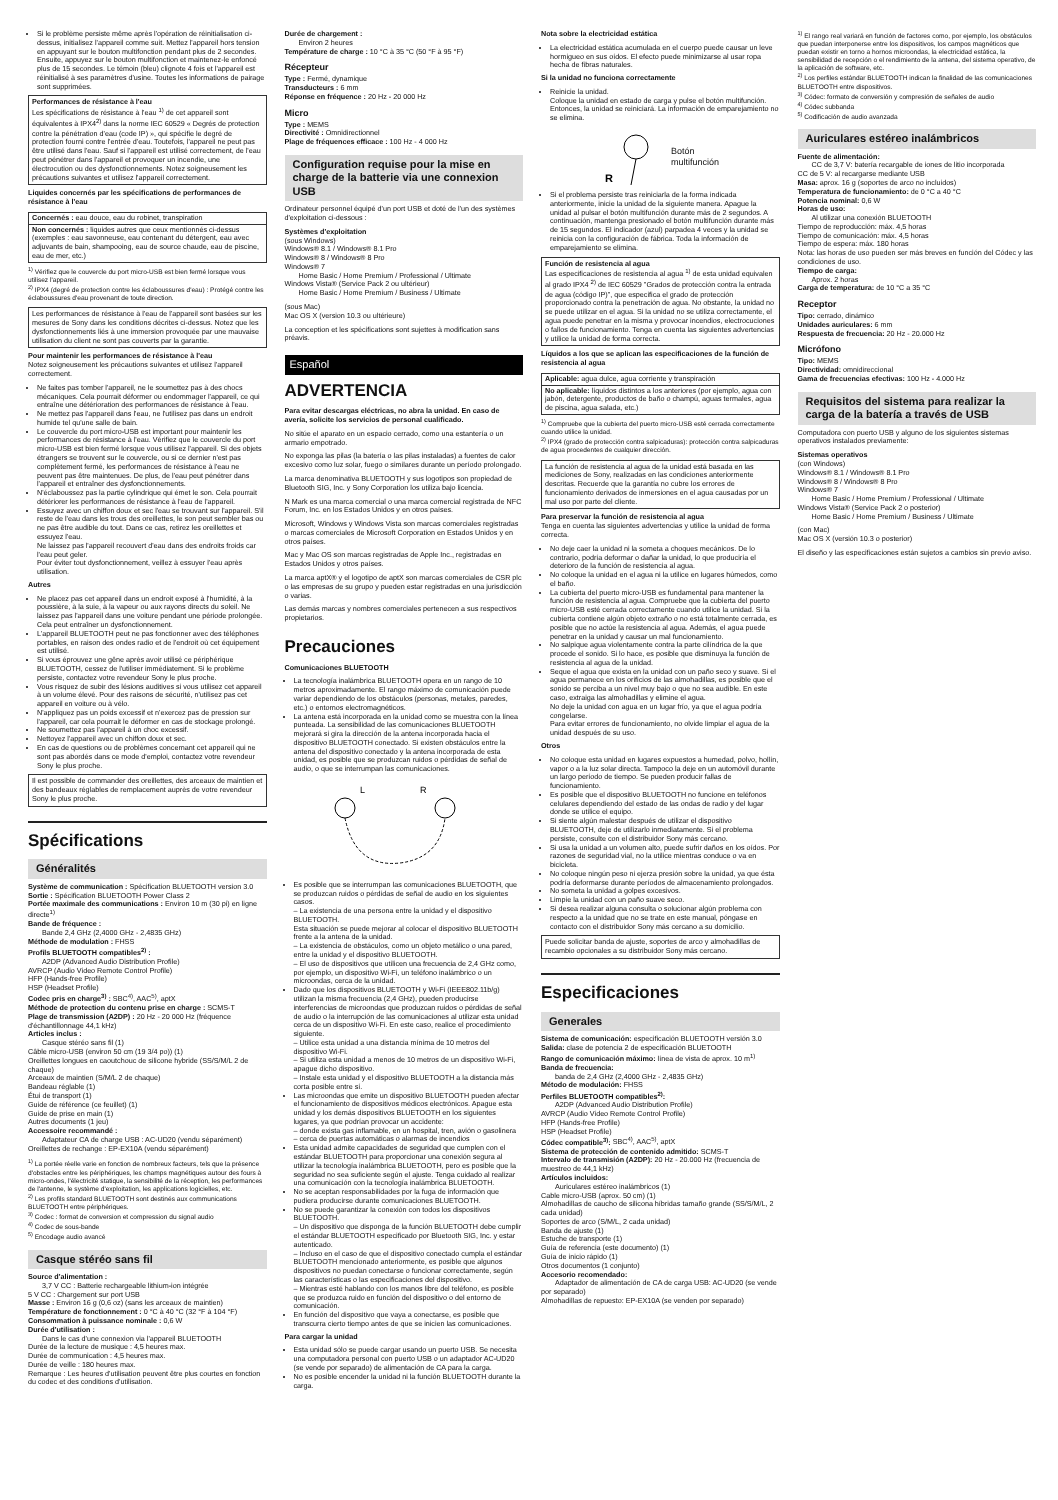Si le problème persiste même après l'opération de réinitialisation ci-dessus, initialisez l'appareil comme suit. Mettez l'appareil hors tension en appuyant sur le bouton multifonction pendant plus de 2 secondes. Ensuite, appuyez sur le bouton multifonction et maintenez-le enfoncé plus de 15 secondes. Le témoin (bleu) clignote 4 fois et l'appareil est réinitialisé à ses paramètres d'usine. Toutes les informations de pairage sont supprimées.
Performances de résistance à l'eau
Les spécifications de résistance à l'eau <sup>1)</sup> de cet appareil sont équivalentes à IPX4<sup>2)</sup> dans la norme IEC 60529 « Degrés de protection contre la pénétration d'eau (code IP) », qui spécifie le degré de protection fourni contre l'entrée d'eau. Toutefois, l'appareil ne peut pas être utilisé dans l'eau. Sauf si l'appareil est utilisé correctement, de l'eau peut pénétrer dans l'appareil et provoquer un incendie, une électrocution ou des dysfonctionnements. Notez soigneusement les précautions suivantes et utilisez l'appareil correctement.
Liquides concernés par les spécifications de performances de résistance à l'eau
| Concernés : eau douce, eau du robinet, transpiration |
| Non concernés : liquides autres que ceux mentionnés ci-dessus (exemples : eau savonneuse, eau contenant du détergent, eau avec adjuvants de bain, shampooing, eau de source chaude, eau de piscine, eau de mer, etc.) |
<sup>1)</sup> Vérifiez que le couvercle du port micro-USB est bien fermé lorsque vous utilisez l'appareil.
<sup>2)</sup> IPX4 (degré de protection contre les éclaboussures d'eau) : Protégé contre les éclaboussures d'eau provenant de toute direction.
Les performances de résistance à l'eau de l'appareil sont basées sur les mesures de Sony dans les conditions décrites ci-dessus. Notez que les dysfonctionnements liés à une immersion provoquée par une mauvaise utilisation du client ne sont pas couverts par la garantie.
Pour maintenir les performances de résistance à l'eau
Notez soigneusement les précautions suivantes et utilisez l'appareil correctement.
Ne faites pas tomber l'appareil, ne le soumettez pas à des chocs mécaniques. Cela pourrait déformer ou endommager l'appareil, ce qui entraîne une détérioration des performances de résistance à l'eau.
Ne mettez pas l'appareil dans l'eau, ne l'utilisez pas dans un endroit humide tel qu'une salle de bain.
Le couvercle du port micro-USB est important pour maintenir les performances de résistance à l'eau. Vérifiez que le couvercle du port micro-USB est bien fermé lorsque vous utilisez l'appareil. Si des objets étrangers se trouvent sur le couvercle, ou si ce dernier n'est pas complètement fermé, les performances de résistance à l'eau ne peuvent pas être maintenues. De plus, de l'eau peut pénétrer dans l'appareil et entraîner des dysfonctionnements.
N'éclaboussez pas la partie cylindrique qui émet le son. Cela pourrait détériorer les performances de résistance à l'eau de l'appareil.
Essuyez avec un chiffon doux et sec l'eau se trouvant sur l'appareil. S'il reste de l'eau dans les trous des oreillettes, le son peut sembler bas ou ne pas être audible du tout. Dans ce cas, retirez les oreillettes et essuyez l'eau.
Ne laissez pas l'appareil recouvert d'eau dans des endroits froids car l'eau peut geler.
Pour éviter tout dysfonctionnement, veillez à essuyer l'eau après utilisation.
Autres
Ne placez pas cet appareil dans un endroit exposé à l'humidité, à la poussière, à la suie, à la vapeur ou aux rayons directs du soleil. Ne laissez pas l'appareil dans une voiture pendant une période prolongée. Cela peut entraîner un dysfonctionnement.
L'appareil BLUETOOTH peut ne pas fonctionner avec des téléphones portables, en raison des ondes radio et de l'endroit où cet équipement est utilisé.
Si vous éprouvez une gêne après avoir utilisé ce périphérique BLUETOOTH, cessez de l'utiliser immédiatement. Si le problème persiste, contactez votre revendeur Sony le plus proche.
Vous risquez de subir des lésions auditives si vous utilisez cet appareil à un volume élevé. Pour des raisons de sécurité, n'utilisez pas cet appareil en voiture ou à vélo.
N'appliquez pas un poids excessif et n'exercez pas de pression sur l'appareil, car cela pourrait le déformer en cas de stockage prolongé.
Ne soumettez pas l'appareil à un choc excessif.
Nettoyez l'appareil avec un chiffon doux et sec.
En cas de questions ou de problèmes concernant cet appareil qui ne sont pas abordés dans ce mode d'emploi, contactez votre revendeur Sony le plus proche.
Il est possible de commander des oreillettes, des arceaux de maintien et des bandeaux réglables de remplacement auprès de votre revendeur Sony le plus proche.
Spécifications
Généralités
Système de communication : Spécification BLUETOOTH version 3.0
Sortie : Spécification BLUETOOTH Power Class 2
Portée maximale des communications : Environ 10 m (30 pi) en ligne directe<sup>1)</sup>
Bande de fréquence :
Bande 2,4 GHz (2,4000 GHz - 2,4835 GHz)
Méthode de modulation : FHSS
Profils BLUETOOTH compatibles<sup>2)</sup> :
A2DP (Advanced Audio Distribution Profile)
AVRCP (Audio Video Remote Control Profile)
HFP (Hands-free Profile)
HSP (Headset Profile)
Codec pris en charge<sup>3)</sup> : SBC<sup>4)</sup>, AAC<sup>5)</sup>, aptX
Méthode de protection du contenu prise en charge : SCMS-T
Plage de transmission (A2DP) : 20 Hz - 20 000 Hz (fréquence d'échantillonnage 44,1 kHz)
Articles inclus :
Casque stéréo sans fil (1)
Câble micro-USB (environ 50 cm (19 3/4 po)) (1)
Oreillettes longues en caoutchouc de silicone hybride (SS/S/M/L 2 de chaque)
Arceaux de maintien (S/M/L 2 de chaque)
Bandeau réglable (1)
Étui de transport (1)
Guide de référence (ce feuillet) (1)
Guide de prise en main (1)
Autres documents (1 jeu)
Accessoire recommandé :
Adaptateur CA de charge USB : AC-UD20 (vendu séparément)
Oreillettes de rechange : EP-EX10A (vendu séparément)
<sup>1)</sup> La portée réelle varie en fonction de nombreux facteurs, tels que la présence d'obstacles entre les périphériques, les champs magnétiques autour des fours à micro-ondes, l'électricité statique, la sensibilité de la réception, les performances de l'antenne, le système d'exploitation, les applications logicielles, etc.
<sup>2)</sup> Les profils standard BLUETOOTH sont destinés aux communications BLUETOOTH entre périphériques.
<sup>3)</sup> Codec : format de conversion et compression du signal audio
<sup>4)</sup> Codec de sous-bande
<sup>5)</sup> Encodage audio avancé
Casque stéréo sans fil
Source d'alimentation :
3,7 V CC : Batterie rechargeable lithium-ion intégrée
5 V CC : Chargement sur port USB
Masse : Environ 16 g (0,6 oz) (sans les arceaux de maintien)
Température de fonctionnement : 0 °C à 40 °C (32 °F à 104 °F)
Consommation à puissance nominale : 0,6 W
Durée d'utilisation :
Dans le cas d'une connexion via l'appareil BLUETOOTH
Durée de la lecture de musique : 4,5 heures max.
Durée de communication : 4,5 heures max.
Durée de veille : 180 heures max.
Remarque : Les heures d'utilisation peuvent être plus courtes en fonction du codec et des conditions d'utilisation.
Durée de chargement :
Environ 2 heures
Température de charge : 10 °C à 35 °C (50 °F à 95 °F)
Récepteur
Type : Fermé, dynamique
Transducteurs : 6 mm
Réponse en fréquence : 20 Hz - 20 000 Hz
Micro
Type : MEMS
Directivité : Omnidirectionnel
Plage de fréquences efficace : 100 Hz - 4 000 Hz
Configuration requise pour la mise en charge de la batterie via une connexion USB
Ordinateur personnel équipé d'un port USB et doté de l'un des systèmes d'exploitation ci-dessous :
Systèmes d'exploitation
(sous Windows)
Windows® 8.1 / Windows® 8.1 Pro
Windows® 8 / Windows® 8 Pro
Windows® 7
Home Basic / Home Premium / Professional / Ultimate
Windows Vista® (Service Pack 2 ou ultérieur)
Home Basic / Home Premium / Business / Ultimate
(sous Mac)
Mac OS X (version 10.3 ou ultérieure)
La conception et les spécifications sont sujettes à modification sans préavis.
Español
ADVERTENCIA
Para evitar descargas eléctricas, no abra la unidad. En caso de avería, solicite los servicios de personal cualificado.
No sitúe el aparato en un espacio cerrado, como una estantería o un armario empotrado.
No exponga las pilas (la batería o las pilas instaladas) a fuentes de calor excesivo como luz solar, fuego o similares durante un período prolongado.
La marca denominativa BLUETOOTH y sus logotipos son propiedad de Bluetooth SIG, Inc. y Sony Corporation los utiliza bajo licencia.
N Mark es una marca comercial o una marca comercial registrada de NFC Forum, Inc. en los Estados Unidos y en otros países.
Microsoft, Windows y Windows Vista son marcas comerciales registradas o marcas comerciales de Microsoft Corporation en Estados Unidos y en otros países.
Mac y Mac OS son marcas registradas de Apple Inc., registradas en Estados Unidos y otros países.
La marca aptX® y el logotipo de aptX son marcas comerciales de CSR plc o las empresas de su grupo y pueden estar registradas en una jurisdicción o varias.
Las demás marcas y nombres comerciales pertenecen a sus respectivos propietarios.
Precauciones
Comunicaciones BLUETOOTH
La tecnología inalámbrica BLUETOOTH opera en un rango de 10 metros aproximadamente. El rango máximo de comunicación puede variar dependiendo de los obstáculos (personas, metales, paredes, etc.) o entornos electromagnéticos.
La antena está incorporada en la unidad como se muestra con la línea punteada. La sensibilidad de las comunicaciones BLUETOOTH mejorará si gira la dirección de la antena incorporada hacia el dispositivo BLUETOOTH conectado. Si existen obstáculos entre la antena del dispositivo conectado y la antena incorporada de esta unidad, es posible que se produzcan ruidos o pérdidas de señal de audio, o que se interrumpan las comunicaciones.
L
R
Es posible que se interrumpan las comunicaciones BLUETOOTH, que se produzcan ruidos o pérdidas de señal de audio en los siguientes casos.
– La existencia de una persona entre la unidad y el dispositivo BLUETOOTH.
Esta situación se puede mejorar al colocar el dispositivo BLUETOOTH frente a la antena de la unidad.
– La existencia de obstáculos, como un objeto metálico o una pared, entre la unidad y el dispositivo BLUETOOTH.
– El uso de dispositivos que utilicen una frecuencia de 2,4 GHz como, por ejemplo, un dispositivo Wi-Fi, un teléfono inalámbrico o un microondas, cerca de la unidad.
Dado que los dispositivos BLUETOOTH y Wi-Fi (IEEE802.11b/g) utilizan la misma frecuencia (2,4 GHz), pueden producirse interferencias de microondas que produzcan ruidos o pérdidas de señal de audio o la interrupción de las comunicaciones al utilizar esta unidad cerca de un dispositivo Wi-Fi. En este caso, realice el procedimiento siguiente.
– Utilice esta unidad a una distancia mínima de 10 metros del dispositivo Wi-Fi.
– Si utiliza esta unidad a menos de 10 metros de un dispositivo Wi-Fi, apague dicho dispositivo.
– Instale esta unidad y el dispositivo BLUETOOTH a la distancia más corta posible entre sí.
Las microondas que emite un dispositivo BLUETOOTH pueden afectar el funcionamiento de dispositivos médicos electrónicos. Apague esta unidad y los demás dispositivos BLUETOOTH en los siguientes lugares, ya que podrían provocar un accidente:
– donde exista gas inflamable, en un hospital, tren, avión o gasolinera
– cerca de puertas automáticas o alarmas de incendios
Esta unidad admite capacidades de seguridad que cumplen con el estándar BLUETOOTH para proporcionar una conexión segura al utilizar la tecnología inalámbrica BLUETOOTH, pero es posible que la seguridad no sea suficiente según el ajuste. Tenga cuidado al realizar una comunicación con la tecnología inalámbrica BLUETOOTH.
No se aceptan responsabilidades por la fuga de información que pudiera producirse durante comunicaciones BLUETOOTH.
No se puede garantizar la conexión con todos los dispositivos BLUETOOTH.
– Un dispositivo que disponga de la función BLUETOOTH debe cumplir el estándar BLUETOOTH especificado por Bluetooth SIG, Inc. y estar autenticado.
– Incluso en el caso de que el dispositivo conectado cumpla el estándar BLUETOOTH mencionado anteriormente, es posible que algunos dispositivos no puedan conectarse o funcionar correctamente, según las características o las especificaciones del dispositivo.
– Mientras esté hablando con los manos libre del teléfono, es posible que se produzca ruido en función del dispositivo o del entorno de comunicación.
En función del dispositivo que vaya a conectarse, es posible que transcurra cierto tiempo antes de que se inicien las comunicaciones.
Para cargar la unidad
Esta unidad sólo se puede cargar usando un puerto USB. Se necesita una computadora personal con puerto USB o un adaptador AC-UD20 (se vende por separado) de alimentación de CA para la carga.
No es posible encender la unidad ni la función BLUETOOTH durante la carga.
Nota sobre la electricidad estática
La electricidad estática acumulada en el cuerpo puede causar un leve hormigueo en sus oídos. El efecto puede minimizarse al usar ropa hecha de fibras naturales.
Si la unidad no funciona correctamente
Reinicie la unidad.
Coloque la unidad en estado de carga y pulse el botón multifunción. Entonces, la unidad se reiniciará. La información de emparejamiento no se elimina.
R
Botón
multifunción
Si el problema persiste tras reiniciarla de la forma indicada anteriormente, inicie la unidad de la siguiente manera. Apague la unidad al pulsar el botón multifunción durante más de 2 segundos. A continuación, mantenga presionado el botón multifunción durante más de 15 segundos. El indicador (azul) parpadea 4 veces y la unidad se reinicia con la configuración de fábrica. Toda la información de emparejamiento se elimina.
Función de resistencia al agua
Las especificaciones de resistencia al agua <sup>1)</sup> de esta unidad equivalen al grado IPX4 <sup>2)</sup> de IEC 60529 "Grados de protección contra la entrada de agua (código IP)", que especifica el grado de protección proporcionado contra la penetración de agua. No obstante, la unidad no se puede utilizar en el agua. Si la unidad no se utiliza correctamente, el agua puede penetrar en la misma y provocar incendios, electrocuciones o fallos de funcionamiento. Tenga en cuenta las siguientes advertencias y utilice la unidad de forma correcta.
Líquidos a los que se aplican las especificaciones de la función de resistencia al agua
| Aplicable: agua dulce, agua corriente y transpiración |
| No aplicable: líquidos distintos a los anteriores (por ejemplo, agua con jabón, detergente, productos de baño o champú, aguas termales, agua de piscina, agua salada, etc.) |
<sup>1)</sup> Compruebe que la cubierta del puerto micro-USB esté cerrada correctamente cuando utilice la unidad.
<sup>2)</sup> IPX4 (grado de protección contra salpicaduras): protección contra salpicaduras de agua procedentes de cualquier dirección.
La función de resistencia al agua de la unidad está basada en las mediciones de Sony, realizadas en las condiciones anteriormente descritas. Recuerde que la garantía no cubre los errores de funcionamiento derivados de inmersiones en el agua causadas por un mal uso por parte del cliente.
Para preservar la función de resistencia al agua
Tenga en cuenta las siguientes advertencias y utilice la unidad de forma correcta.
No deje caer la unidad ni la someta a choques mecánicos. De lo contrario, podría deformar o dañar la unidad, lo que produciría el deterioro de la función de resistencia al agua.
No coloque la unidad en el agua ni la utilice en lugares húmedos, como el baño.
La cubierta del puerto micro-USB es fundamental para mantener la función de resistencia al agua. Compruebe que la cubierta del puerto micro-USB esté cerrada correctamente cuando utilice la unidad. Si la cubierta contiene algún objeto extraño o no está totalmente cerrada, es posible que no actúe la resistencia al agua. Además, el agua puede penetrar en la unidad y causar un mal funcionamiento.
No salpique agua violentamente contra la parte cilíndrica de la que procede el sonido. Si lo hace, es posible que disminuya la función de resistencia al agua de la unidad.
Seque el agua que exista en la unidad con un paño seco y suave. Si el agua permanece en los orificios de las almohadillas, es posible que el sonido se perciba a un nivel muy bajo o que no sea audible. En este caso, extraiga las almohadillas y elimine el agua.
No deje la unidad con agua en un lugar frío, ya que el agua podría congelarse.
Para evitar errores de funcionamiento, no olvide limpiar el agua de la unidad después de su uso.
Otros
No coloque esta unidad en lugares expuestos a humedad, polvo, hollín, vapor o a la luz solar directa. Tampoco la deje en un automóvil durante un largo período de tiempo. Se pueden producir fallas de funcionamiento.
Es posible que el dispositivo BLUETOOTH no funcione en teléfonos celulares dependiendo del estado de las ondas de radio y del lugar donde se utilice el equipo.
Si siente algún malestar después de utilizar el dispositivo BLUETOOTH, deje de utilizarlo inmediatamente. Si el problema persiste, consulte con el distribuidor Sony más cercano.
Si usa la unidad a un volumen alto, puede sufrir daños en los oídos. Por razones de seguridad vial, no la utilice mientras conduce o va en bicicleta.
No coloque ningún peso ni ejerza presión sobre la unidad, ya que ésta podría deformarse durante períodos de almacenamiento prolongados.
No someta la unidad a golpes excesivos.
Limpie la unidad con un paño suave seco.
Si desea realizar alguna consulta o solucionar algún problema con respecto a la unidad que no se trate en este manual, póngase en contacto con el distribuidor Sony más cercano a su domicilio.
Puede solicitar banda de ajuste, soportes de arco y almohadillas de recambio opcionales a su distribuidor Sony más cercano.
Especificaciones
Generales
Sistema de comunicación: especificación BLUETOOTH versión 3.0
Salida: clase de potencia 2 de especificación BLUETOOTH
Rango de comunicación máximo: línea de vista de aprox. 10 m<sup>1)</sup>
Banda de frecuencia:
banda de 2,4 GHz (2,4000 GHz - 2,4835 GHz)
Método de modulación: FHSS
Perfiles BLUETOOTH compatibles<sup>2)</sup>:
A2DP (Advanced Audio Distribution Profile)
AVRCP (Audio Video Remote Control Profile)
HFP (Hands-free Profile)
HSP (Headset Profile)
Códec compatible<sup>3)</sup>: SBC<sup>4)</sup>, AAC<sup>5)</sup>, aptX
Sistema de protección de contenido admitido: SCMS-T
Intervalo de transmisión (A2DP): 20 Hz - 20.000 Hz (frecuencia de muestreo de 44,1 kHz)
Artículos incluidos:
Auriculares estéreo inalámbricos (1)
Cable micro-USB (aprox. 50 cm) (1)
Almohadillas de caucho de silicona híbridas tamaño grande (SS/S/M/L, 2 cada unidad)
Soportes de arco (S/M/L, 2 cada unidad)
Banda de ajuste (1)
Estuche de transporte (1)
Guía de referencia (este documento) (1)
Guía de inicio rápido (1)
Otros documentos (1 conjunto)
Accesorio recomendado:
Adaptador de alimentación de CA de carga USB: AC-UD20 (se vende por separado)
Almohadillas de repuesto: EP-EX10A (se venden por separado)
<sup>1)</sup> El rango real variará en función de factores como, por ejemplo, los obstáculos que puedan interponerse entre los dispositivos, los campos magnéticos que puedan existir en torno a hornos microondas, la electricidad estática, la sensibilidad de recepción o el rendimiento de la antena, del sistema operativo, de la aplicación de software, etc.
<sup>2)</sup> Los perfiles estándar BLUETOOTH indican la finalidad de las comunicaciones BLUETOOTH entre dispositivos.
<sup>3)</sup> Códec: formato de conversión y compresión de señales de audio
<sup>4)</sup> Códec subbanda
<sup>5)</sup> Codificación de audio avanzada
Auriculares estéreo inalámbricos
Fuente de alimentación:
CC de 3,7 V: batería recargable de iones de litio incorporada
CC de 5 V: al recargarse mediante USB
Masa: aprox. 16 g (soportes de arco no incluidos)
Temperatura de funcionamiento: de 0 °C a 40 °C
Potencia nominal: 0,6 W
Horas de uso:
Al utilizar una conexión BLUETOOTH
Tiempo de reproducción: máx. 4,5 horas
Tiempo de comunicación: máx. 4,5 horas
Tiempo de espera: máx. 180 horas
Nota: las horas de uso pueden ser más breves en función del Códec y las condiciones de uso.
Tiempo de carga:
Aprox. 2 horas
Carga de temperatura: de 10 °C a 35 °C
Receptor
Tipo: cerrado, dinámico
Unidades auriculares: 6 mm
Respuesta de frecuencia: 20 Hz - 20.000 Hz
Micrófono
Tipo: MEMS
Directividad: omnidireccional
Gama de frecuencias efectivas: 100 Hz - 4.000 Hz
Requisitos del sistema para realizar la carga de la batería a través de USB
Computadora con puerto USB y alguno de los siguientes sistemas operativos instalados previamente:
Sistemas operativos
(con Windows)
Windows® 8.1 / Windows® 8.1 Pro
Windows® 8 / Windows® 8 Pro
Windows® 7
Home Basic / Home Premium / Professional / Ultimate
Windows Vista® (Service Pack 2 o posterior)
Home Basic / Home Premium / Business / Ultimate
(con Mac)
Mac OS X (versión 10.3 o posterior)
El diseño y las especificaciones están sujetos a cambios sin previo aviso.